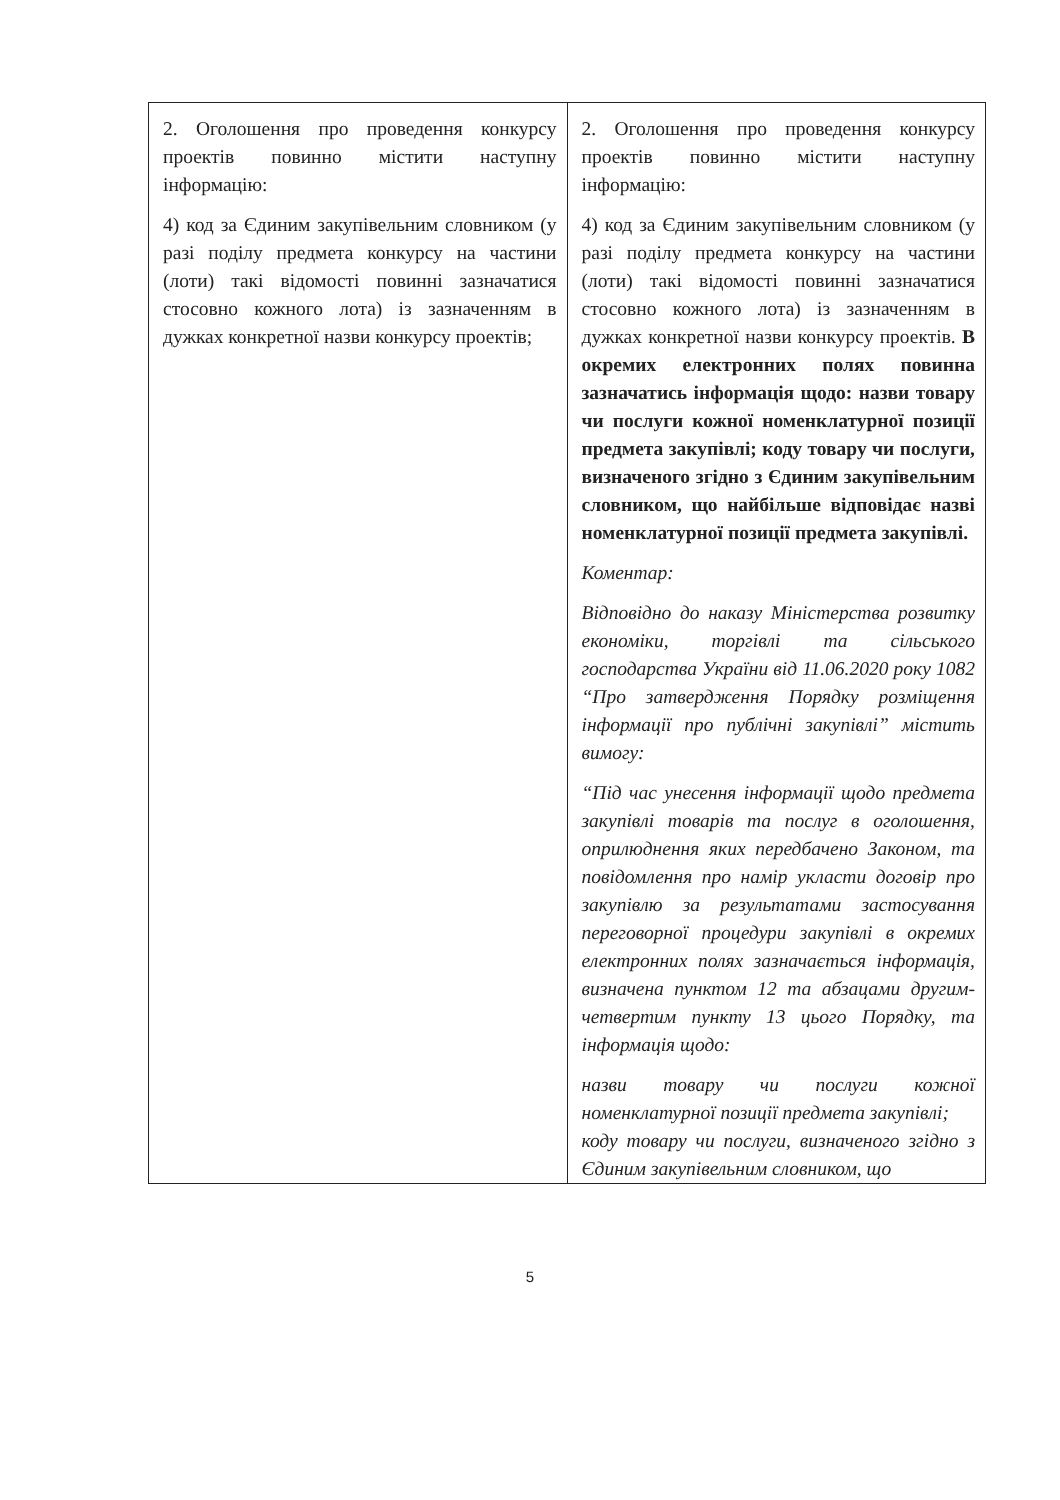| 2. Оголошення про проведення конкурсу проектів повинно містити наступну інформацію: 4) код за Єдиним закупівельним словником (у разі поділу предмета конкурсу на частини (лоти) такі відомості повинні зазначатися стосовно кожного лота) із зазначенням в дужках конкретної назви конкурсу проектів; | 2. Оголошення про проведення конкурсу проектів повинно містити наступну інформацію: 4) код за Єдиним закупівельним словником (у разі поділу предмета конкурсу на частини (лоти) такі відомості повинні зазначатися стосовно кожного лота) із зазначенням в дужках конкретної назви конкурсу проектів. В окремих електронних полях повинна зазначатись інформація щодо: назви товару чи послуги кожної номенклатурної позиції предмета закупівлі; коду товару чи послуги, визначеного згідно з Єдиним закупівельним словником, що найбільше відповідає назві номенклатурної позиції предмета закупівлі. Коментар: Відповідно до наказу Міністерства розвитку економіки, торгівлі та сільського господарства України від 11.06.2020 року 1082 “Про затвердження Порядку розміщення інформації про публічні закупівлі” містить вимогу: “Під час унесення інформації щодо предмета закупівлі товарів та послуг в оголошення, оприлюднення яких передбачено Законом, та повідомлення про намір укласти договір про закупівлю за результатами застосування переговорної процедури закупівлі в окремих електронних полях зазначається інформація, визначена пунктом 12 та абзацами другим-четвертим пункту 13 цього Порядку, та інформація щодо: назви товару чи послуги кожної номенклатурної позиції предмета закупівлі; коду товару чи послуги, визначеного згідно з Єдиним закупівельним словником, що |
5